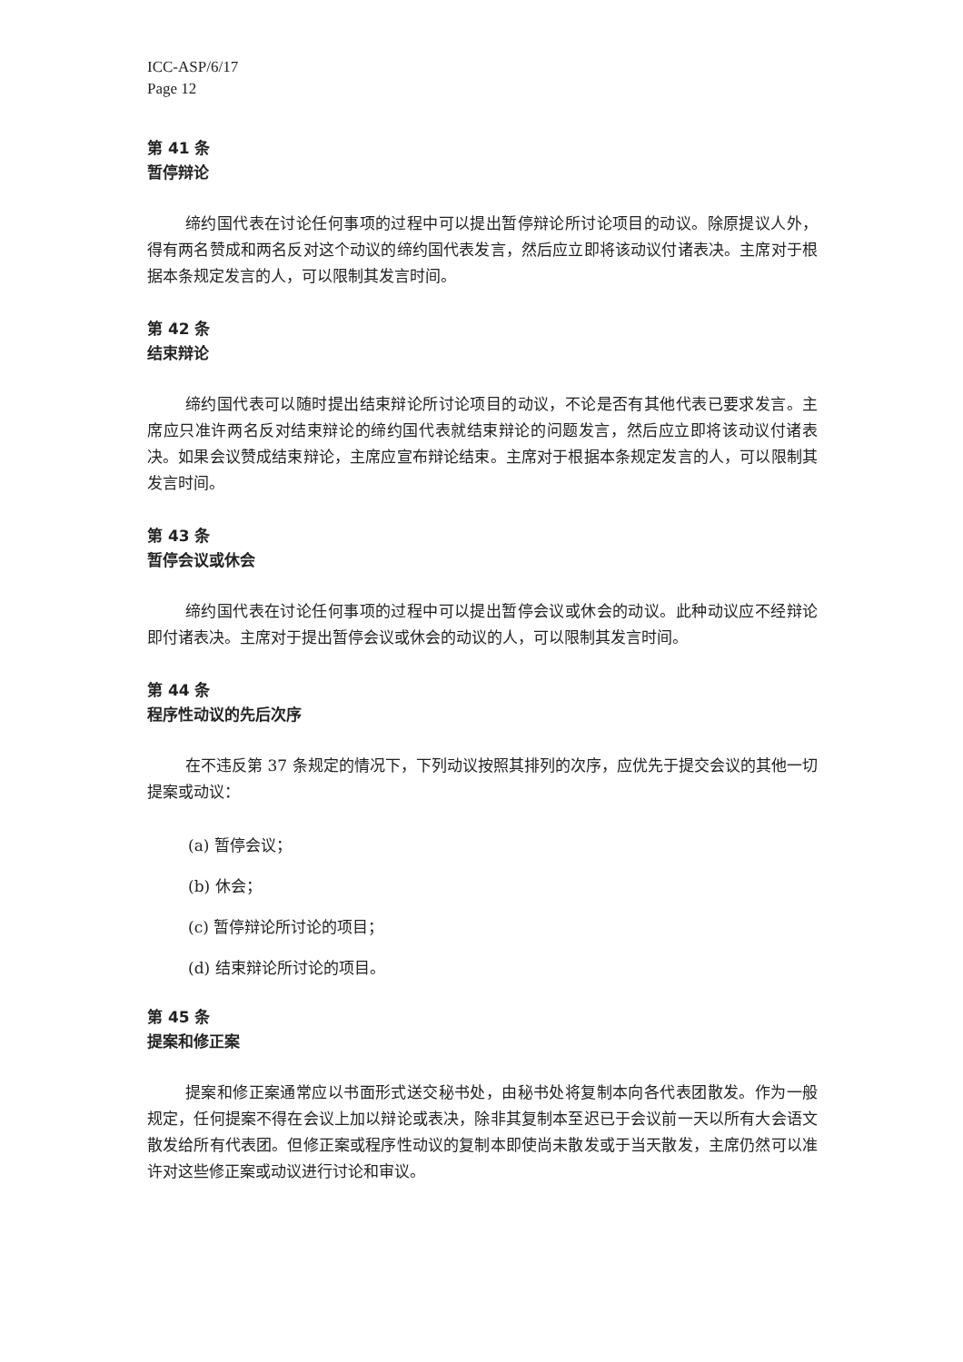ICC-ASP/6/17
Page 12
第 41 条
暂停辩论
缔约国代表在讨论任何事项的过程中可以提出暂停辩论所讨论项目的动议。除原提议人外，得有两名赞成和两名反对这个动议的缔约国代表发言，然后应立即将该动议付诸表决。主席对于根据本条规定发言的人，可以限制其发言时间。
第 42 条
结束辩论
缔约国代表可以随时提出结束辩论所讨论项目的动议，不论是否有其他代表已要求发言。主席应只准许两名反对结束辩论的缔约国代表就结束辩论的问题发言，然后应立即将该动议付诸表决。如果会议赞成结束辩论，主席应宣布辩论结束。主席对于根据本条规定发言的人，可以限制其发言时间。
第 43 条
暂停会议或休会
缔约国代表在讨论任何事项的过程中可以提出暂停会议或休会的动议。此种动议应不经辩论即付诸表决。主席对于提出暂停会议或休会的动议的人，可以限制其发言时间。
第 44 条
程序性动议的先后次序
在不违反第 37 条规定的情况下，下列动议按照其排列的次序，应优先于提交会议的其他一切提案或动议：
(a) 暂停会议；
(b) 休会；
(c) 暂停辩论所讨论的项目；
(d) 结束辩论所讨论的项目。
第 45 条
提案和修正案
提案和修正案通常应以书面形式送交秘书处，由秘书处将复制本向各代表团散发。作为一般规定，任何提案不得在会议上加以辩论或表决，除非其复制本至迟已于会议前一天以所有大会语文散发给所有代表团。但修正案或程序性动议的复制本即使尚未散发或于当天散发，主席仍然可以准许对这些修正案或动议进行讨论和审议。